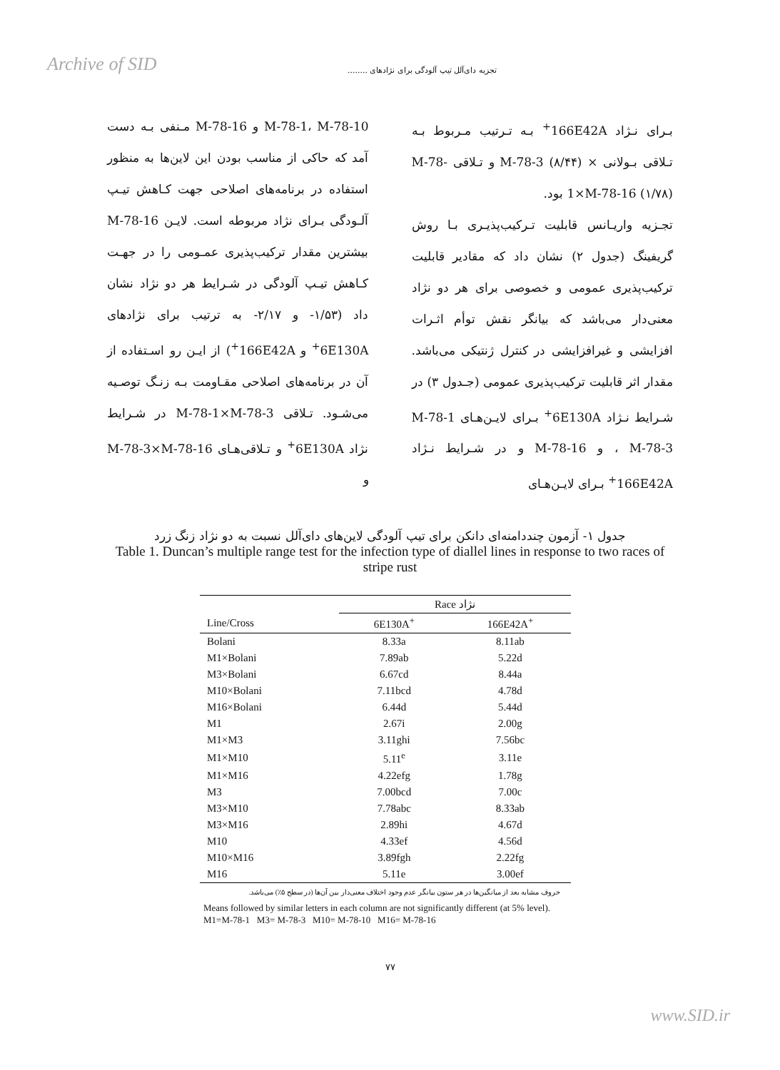Archive of SID
تجزیه دای‌آلل تیپ آلودگی برای نژادهای ........
بـرای نـژاد 166E42A<sup>+</sup> بـه تـرتیب مـربوط بـه تـلاقی بـولانی × M-78-3 (۸/۴۴) و تـلاقی M-78-1×M-78-16 (۱/۷۸) بود.
تجـزیه واریـانس قابلیت تـرکیب‌پذیـری بـا روش گریفینگ (جدول ۲) نشان داد که مقادیر قابلیت ترکیب‌پذیری عمومی و خصوصی برای هر دو نژاد معنی‌دار می‌باشد که بیانگر نقش توأم اثـرات افزایشی و غیرافزایشی در کنترل ژنتیکی می‌باشد. مقدار اثر قابلیت ترکیب‌پذیری عمومی (جـدول ۳) در شـرایط نـژاد 6E130A<sup>+</sup> بـرای لایـن‌هـای M-78-1 ، M-78-3 و M-78-16 و در شـرایط نـژاد 166E42A<sup>+</sup> بـرای لایـن‌هـای
M-78-1، M-78-10 و M-78-16 مـنفی بـه دست آمد که حاکی از مناسب بودن این لاین‌ها به منظور استفاده در برنامه‌های اصلاحی جهت کـاهش تیـپ آلـودگی بـرای نژاد مربوطه است. لایـن M-78-16 بیشترین مقدار ترکیب‌پذیری عمـومی را در جهـت کـاهش تیـپ آلودگی در شـرایط هر دو نژاد نشان داد (۱/۵۳- و ۲/۱۷- به ترتیب برای نژادهای 6E130A<sup>+</sup> و 166E42A<sup>+</sup>) از ایـن رو اسـتفاده از آن در برنامه‌های اصلاحی مقـاومت بـه زنـگ توصـیه می‌شـود. تـلاقی M-78-1×M-78-3 در شـرایط نژاد 6E130A<sup>+</sup> و تـلاقی‌هـای M-78-3×M-78-16 و
جدول ۱- آزمون چنددامنه‌ای دانکن برای تیپ آلودگی لاین‌های دای‌آلل نسبت به دو نژاد زنگ زرد
Table 1. Duncan’s multiple range test for the infection type of diallel lines in response to two races of stripe rust
| | Race نژاد | |
| --- | --- | --- |
| Line/Cross | 6E130A<sup>+</sup> | 166E42A<sup>+</sup> |
| Bolani | 8.33a | 8.11ab |
| M1×Bolani | 7.89ab | 5.22d |
| M3×Bolani | 6.67cd | 8.44a |
| M10×Bolani | 7.11bcd | 4.78d |
| M16×Bolani | 6.44d | 5.44d |
| M1 | 2.67i | 2.00g |
| M1×M3 | 3.11ghi | 7.56bc |
| M1×M10 | 5.11<sup>e</sup> | 3.11e |
| M1×M16 | 4.22efg | 1.78g |
| M3 | 7.00bcd | 7.00c |
| M3×M10 | 7.78abc | 8.33ab |
| M3×M16 | 2.89hi | 4.67d |
| M10 | 4.33ef | 4.56d |
| M10×M16 | 3.89fgh | 2.22fg |
| M16 | 5.11e | 3.00ef |
حروف مشابه بعد از میانگین‌ها در هر ستون بیانگر عدم وجود اختلاف معنی‌دار بین آن‌ها (در سطح ۵٪) می‌باشد.
Means followed by similar letters in each column are not significantly different (at 5% level).
M1=M-78-1 M3= M-78-3 M10= M-78-10 M16= M-78-16
۷۷
www.SID.ir